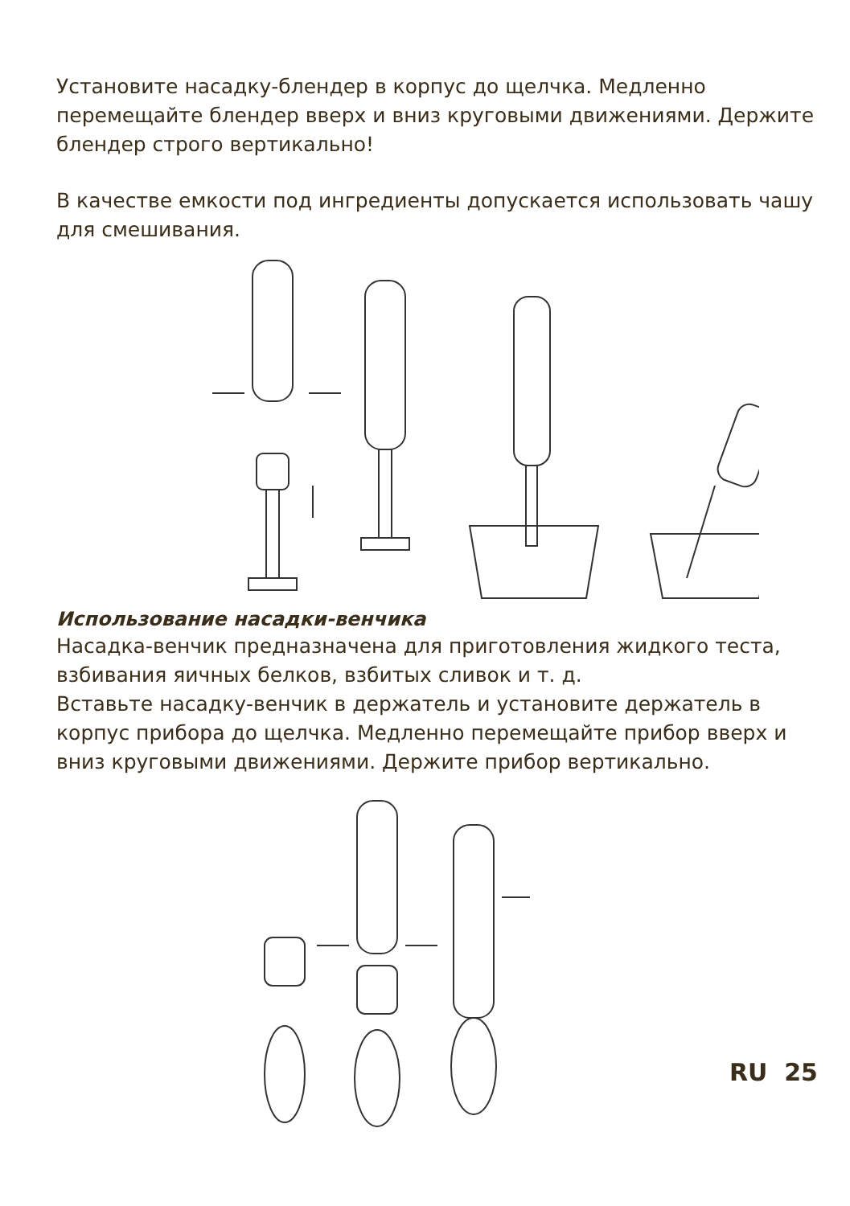Установите насадку-блендер в корпус до щелчка. Медленно перемещайте блендер вверх и вниз круговыми движениями. Держите блендер строго вертикально!
В качестве емкости под ингредиенты допускается использовать чашу для смешивания.
Использование насадки-венчика
Насадка-венчик предназначена для приготовления жидкого теста, взбивания яичных белков, взбитых сливок и т. д.
Вставьте насадку-венчик в держатель и установите держатель в корпус прибора до щелчка. Медленно перемещайте прибор вверх и вниз круговыми движениями. Держите прибор вертикально.
RU 25